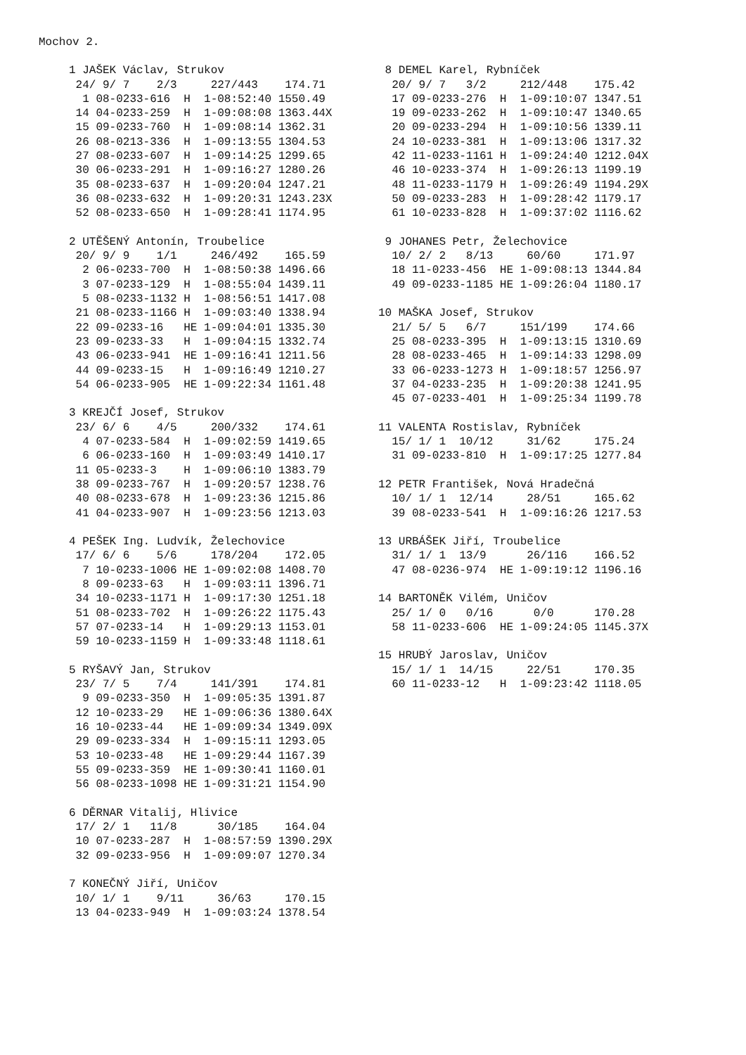Mochov 2.
1 JAŠEK Václav, Strukov
 24/ 9/ 7    2/3     227/443    174.71
  1 08-0233-616  H  1-08:52:40 1550.49
 14 04-0233-259  H  1-09:08:08 1363.44X
 15 09-0233-760  H  1-09:08:14 1362.31
 26 08-0213-336  H  1-09:13:55 1304.53
 27 08-0233-607  H  1-09:14:25 1299.65
 30 06-0233-291  H  1-09:16:27 1280.26
 35 08-0233-637  H  1-09:20:04 1247.21
 36 08-0233-632  H  1-09:20:31 1243.23X
 52 08-0233-650  H  1-09:28:41 1174.95

2 UTĚŠENÝ Antonín, Troubelice
 20/ 9/ 9    1/1     246/492    165.59
  2 06-0233-700  H  1-08:50:38 1496.66
  3 07-0233-129  H  1-08:55:04 1439.11
  5 08-0233-1132 H  1-08:56:51 1417.08
 21 08-0233-1166 H  1-09:03:40 1338.94
 22 09-0233-16   HE 1-09:04:01 1335.30
 23 09-0233-33   H  1-09:04:15 1332.74
 43 06-0233-941  HE 1-09:16:41 1211.56
 44 09-0233-15   H  1-09:16:49 1210.27
 54 06-0233-905  HE 1-09:22:34 1161.48

3 KREJČÍ Josef, Strukov
 23/ 6/ 6    4/5     200/332    174.61
  4 07-0233-584  H  1-09:02:59 1419.65
  6 06-0233-160  H  1-09:03:49 1410.17
 11 05-0233-3    H  1-09:06:10 1383.79
 38 09-0233-767  H  1-09:20:57 1238.76
 40 08-0233-678  H  1-09:23:36 1215.86
 41 04-0233-907  H  1-09:23:56 1213.03

4 PEŠEK Ing. Ludvík, Želechovice
 17/ 6/ 6    5/6     178/204    172.05
  7 10-0233-1006 HE 1-09:02:08 1408.70
  8 09-0233-63   H  1-09:03:11 1396.71
 34 10-0233-1171 H  1-09:17:30 1251.18
 51 08-0233-702  H  1-09:26:22 1175.43
 57 07-0233-14   H  1-09:29:13 1153.01
 59 10-0233-1159 H  1-09:33:48 1118.61

5 RYŠAVÝ Jan, Strukov
 23/ 7/ 5    7/4     141/391    174.81
  9 09-0233-350  H  1-09:05:35 1391.87
 12 10-0233-29   HE 1-09:06:36 1380.64X
 16 10-0233-44   HE 1-09:09:34 1349.09X
 29 09-0233-334  H  1-09:15:11 1293.05
 53 10-0233-48   HE 1-09:29:44 1167.39
 55 09-0233-359  HE 1-09:30:41 1160.01
 56 08-0233-1098 HE 1-09:31:21 1154.90

6 DĚRNAR Vitalij, Hlivice
 17/ 2/ 1   11/8      30/185    164.04
 10 07-0233-287  H  1-08:57:59 1390.29X
 32 09-0233-956  H  1-09:09:07 1270.34

7 KONEČNÝ Jiří, Uničov
 10/ 1/ 1    9/11     36/63     170.15
 13 04-0233-949  H  1-09:03:24 1378.54
 8 DEMEL Karel, Rybníček
  20/ 9/ 7   3/2     212/448    175.42
  17 09-0233-276  H  1-09:10:07 1347.51
  19 09-0233-262  H  1-09:10:47 1340.65
  20 09-0233-294  H  1-09:10:56 1339.11
  24 10-0233-381  H  1-09:13:06 1317.32
  42 11-0233-1161 H  1-09:24:40 1212.04X
  46 10-0233-374  H  1-09:26:13 1199.19
  48 11-0233-1179 H  1-09:26:49 1194.29X
  50 09-0233-283  H  1-09:28:42 1179.17
  61 10-0233-828  H  1-09:37:02 1116.62

 9 JOHANES Petr, Želechovice
  10/ 2/ 2   8/13     60/60     171.97
  18 11-0233-456  HE 1-09:08:13 1344.84
  49 09-0233-1185 HE 1-09:26:04 1180.17

10 MAŠKA Josef, Strukov
  21/ 5/ 5   6/7     151/199    174.66
  25 08-0233-395  H  1-09:13:15 1310.69
  28 08-0233-465  H  1-09:14:33 1298.09
  33 06-0233-1273 H  1-09:18:57 1256.97
  37 04-0233-235  H  1-09:20:38 1241.95
  45 07-0233-401  H  1-09:25:34 1199.78

11 VALENTA Rostislav, Rybníček
  15/ 1/ 1  10/12     31/62     175.24
  31 09-0233-810  H  1-09:17:25 1277.84

12 PETR František, Nová Hradečná
  10/ 1/ 1  12/14     28/51     165.62
  39 08-0233-541  H  1-09:16:26 1217.53

13 URBÁŠEK Jiří, Troubelice
  31/ 1/ 1  13/9      26/116    166.52
  47 08-0236-974  HE 1-09:19:12 1196.16

14 BARTONĚK Vilém, Uničov
  25/ 1/ 0   0/16      0/0      170.28
  58 11-0233-606  HE 1-09:24:05 1145.37X

15 HRUBÝ Jaroslav, Uničov
  15/ 1/ 1  14/15     22/51     170.35
  60 11-0233-12   H  1-09:23:42 1118.05